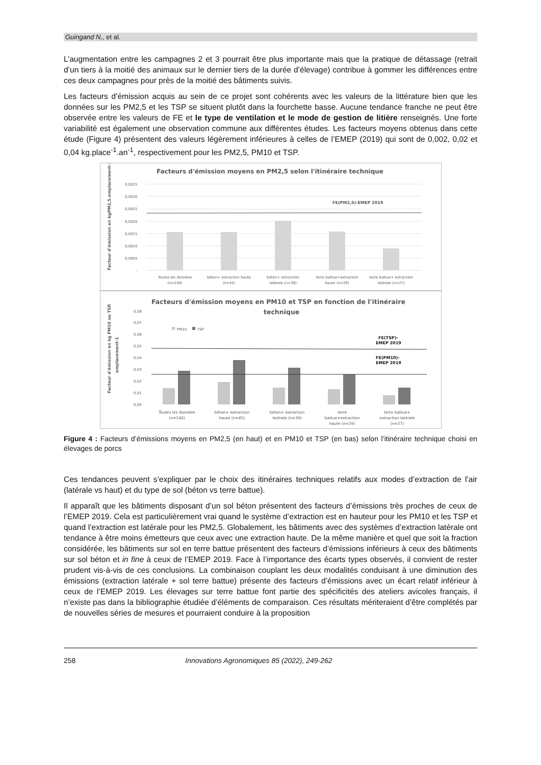Guingand N., et al.
L’augmentation entre les campagnes 2 et 3 pourrait être plus importante mais que la pratique de détassage (retrait d’un tiers à la moitié des animaux sur le dernier tiers de la durée d’élevage) contribue à gommer les différences entre ces deux campagnes pour près de la moitié des bâtiments suivis.
Les facteurs d’émission acquis au sein de ce projet sont cohérents avec les valeurs de la littérature bien que les données sur les PM2,5 et les TSP se situent plutôt dans la fourchette basse. Aucune tendance franche ne peut être observée entre les valeurs de FE et le type de ventilation et le mode de gestion de litière renseignés. Une forte variabilité est également une observation commune aux différentes études. Les facteurs moyens obtenus dans cette étude (Figure 4) présentent des valeurs légèrement inférieures à celles de l’EMEP (2019) qui sont de 0,002, 0,02 et 0,04 kg.place<sup>-1</sup>.an<sup>-1</sup>, respectivement pour les PM2,5, PM10 et TSP.
Facteurs d'émission moyens en PM2,5 selon l'itinéraire technique
Facteur d'émission en kgPM2,5.emplacement-1
0,0035
0,0030
0,0025
0,0020
0,0015
0,0010
0,0005
-
FE(PM2,5)-EMEP 2019
Toutes les données
(n=140)
béton+ extraction haute
(n=45)
béton+ extraction
latérale (n=39)
terre battue+extraction
haute (n=29)
terre battue+ extraction
latérale (n=27)
Facteurs d'émission moyens en PM10 et TSP en fonction de l'itinéraire
technique
Facteur d'émission en kg PM10 ou TSP.
emplacement-1
0,08
0,07
0,06
0,05
0,04
0,03
0,02
0,01
0,00
PM10
TSP
FE(TSP)-
EMEP 2019
FE(PM10)-
EMEP 2019
Toutes les données
(n=140)
béton+ extraction
haute (n=45)
béton+ extraction
latérale (n=39)
terre
battue+extraction
haute (n=29)
terre battue+
extraction latérale
(n=27)
Figure 4 : Facteurs d’émissions moyens en PM2,5 (en haut) et en PM10 et TSP (en bas) selon l’itinéraire technique choisi en élevages de porcs
Ces tendances peuvent s’expliquer par le choix des itinéraires techniques relatifs aux modes d’extraction de l’air (latérale vs haut) et du type de sol (béton vs terre battue).
Il apparaît que les bâtiments disposant d’un sol béton présentent des facteurs d’émissions très proches de ceux de l’EMEP 2019. Cela est particulièrement vrai quand le système d’extraction est en hauteur pour les PM10 et les TSP et quand l’extraction est latérale pour les PM2,5. Globalement, les bâtiments avec des systèmes d’extraction latérale ont tendance à être moins émetteurs que ceux avec une extraction haute. De la même manière et quel que soit la fraction considérée, les bâtiments sur sol en terre battue présentent des facteurs d’émissions inférieurs à ceux des bâtiments sur sol béton et in fine à ceux de l’EMEP 2019. Face à l’importance des écarts types observés, il convient de rester prudent vis-à-vis de ces conclusions. La combinaison couplant les deux modalités conduisant à une diminution des émissions (extraction latérale + sol terre battue) présente des facteurs d’émissions avec un écart relatif inférieur à ceux de l’EMEP 2019. Les élevages sur terre battue font partie des spécificités des ateliers avicoles français, il n’existe pas dans la bibliographie étudiée d’éléments de comparaison. Ces résultats mériteraient d’être complétés par de nouvelles séries de mesures et pourraient conduire à la proposition
258 Innovations Agronomiques 85 (2022), 249-262